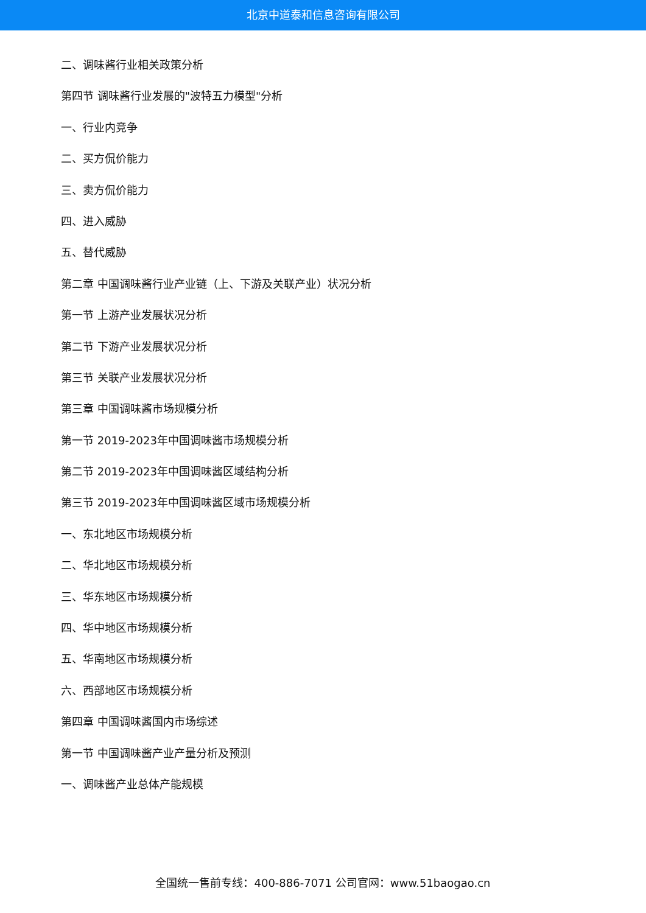北京中道泰和信息咨询有限公司
二、调味酱行业相关政策分析
第四节 调味酱行业发展的"波特五力模型"分析
一、行业内竞争
二、买方侃价能力
三、卖方侃价能力
四、进入威胁
五、替代威胁
第二章 中国调味酱行业产业链（上、下游及关联产业）状况分析
第一节 上游产业发展状况分析
第二节 下游产业发展状况分析
第三节 关联产业发展状况分析
第三章 中国调味酱市场规模分析
第一节 2019-2023年中国调味酱市场规模分析
第二节 2019-2023年中国调味酱区域结构分析
第三节 2019-2023年中国调味酱区域市场规模分析
一、东北地区市场规模分析
二、华北地区市场规模分析
三、华东地区市场规模分析
四、华中地区市场规模分析
五、华南地区市场规模分析
六、西部地区市场规模分析
第四章 中国调味酱国内市场综述
第一节 中国调味酱产业产量分析及预测
一、调味酱产业总体产能规模
全国统一售前专线：400-886-7071 公司官网：www.51baogao.cn